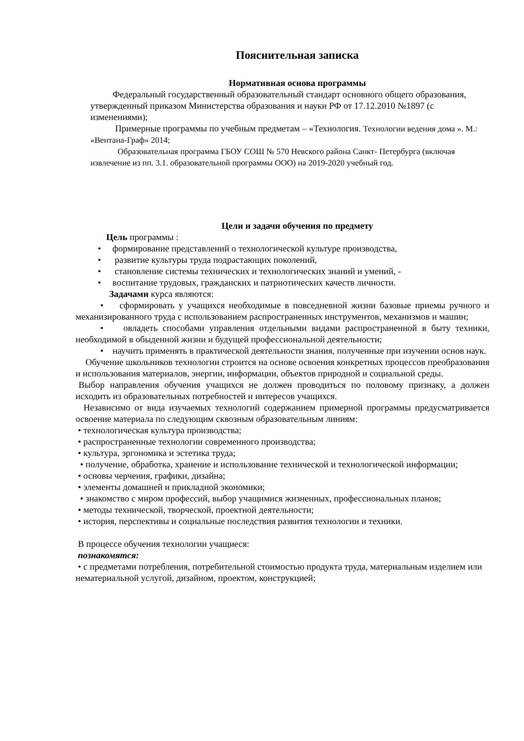Пояснительная записка
Нормативная основа программы
Федеральный государственный образовательный стандарт основного общего образования, утвержденный приказом Министерства образования и науки РФ от 17.12.2010 №1897 (с изменениями);
Примерные программы по учебным предметам – «Технология. Технологии ведения дома ». М.: «Вентана-Граф» 2014;
Образовательная программа ГБОУ СОШ № 570 Невского района Санкт- Петербурга (включая извлечение из пп. 3.1. образовательной программы ООО) на 2019-2020 учебный год.
Цели и задачи обучения по предмету
Цель программы :
• формирование представлений о технологической культуре производства,
• развитие культуры труда подрастающих поколений,
• становление системы технических и технологических знаний и умений, -
• воспитание трудовых, гражданских и патриотических качеств личности.
Задачами курса являются:
• сформировать у учащихся необходимые в повседневной жизни базовые приемы ручного и механизированного труда с использованием распространенных инструментов, механизмов и машин;
• овладеть способами управления отдельными видами распространенной в быту техники, необходимой в обыденной жизни и будущей профессиональной деятельности;
• научить применять в практической деятельности знания, полученные при изучении основ наук.
Обучение школьников технологии строится на основе освоения конкретных процессов преобразования и использования материалов, энергии, информации, объектов природной и социальной среды.
Выбор направления обучения учащихся не должен проводиться по половому признаку, а должен исходить из образовательных потребностей и интересов учащихся.
Независимо от вида изучаемых технологий содержанием примерной программы предусматривается освоение материала по следующим сквозным образовательным линиям:
• технологическая культура производства;
• распространенные технологии современного производства;
• культура, эргономика и эстетика труда;
• получение, обработка, хранение и использование технической и технологической информации;
• основы черчения, графики, дизайна;
• элементы домашней и прикладной экономики;
• знакомство с миром профессий, выбор учащимися жизненных, профессиональных планов;
• методы технической, творческой, проектной деятельности;
• история, перспективы и социальные последствия развития технологии и техники.
В процессе обучения технологии учащиеся:
познакомятся:
• с предметами потребления, потребительной стоимостью продукта труда, материальным изделием или нематериальной услугой, дизайном, проектом, конструкцией;